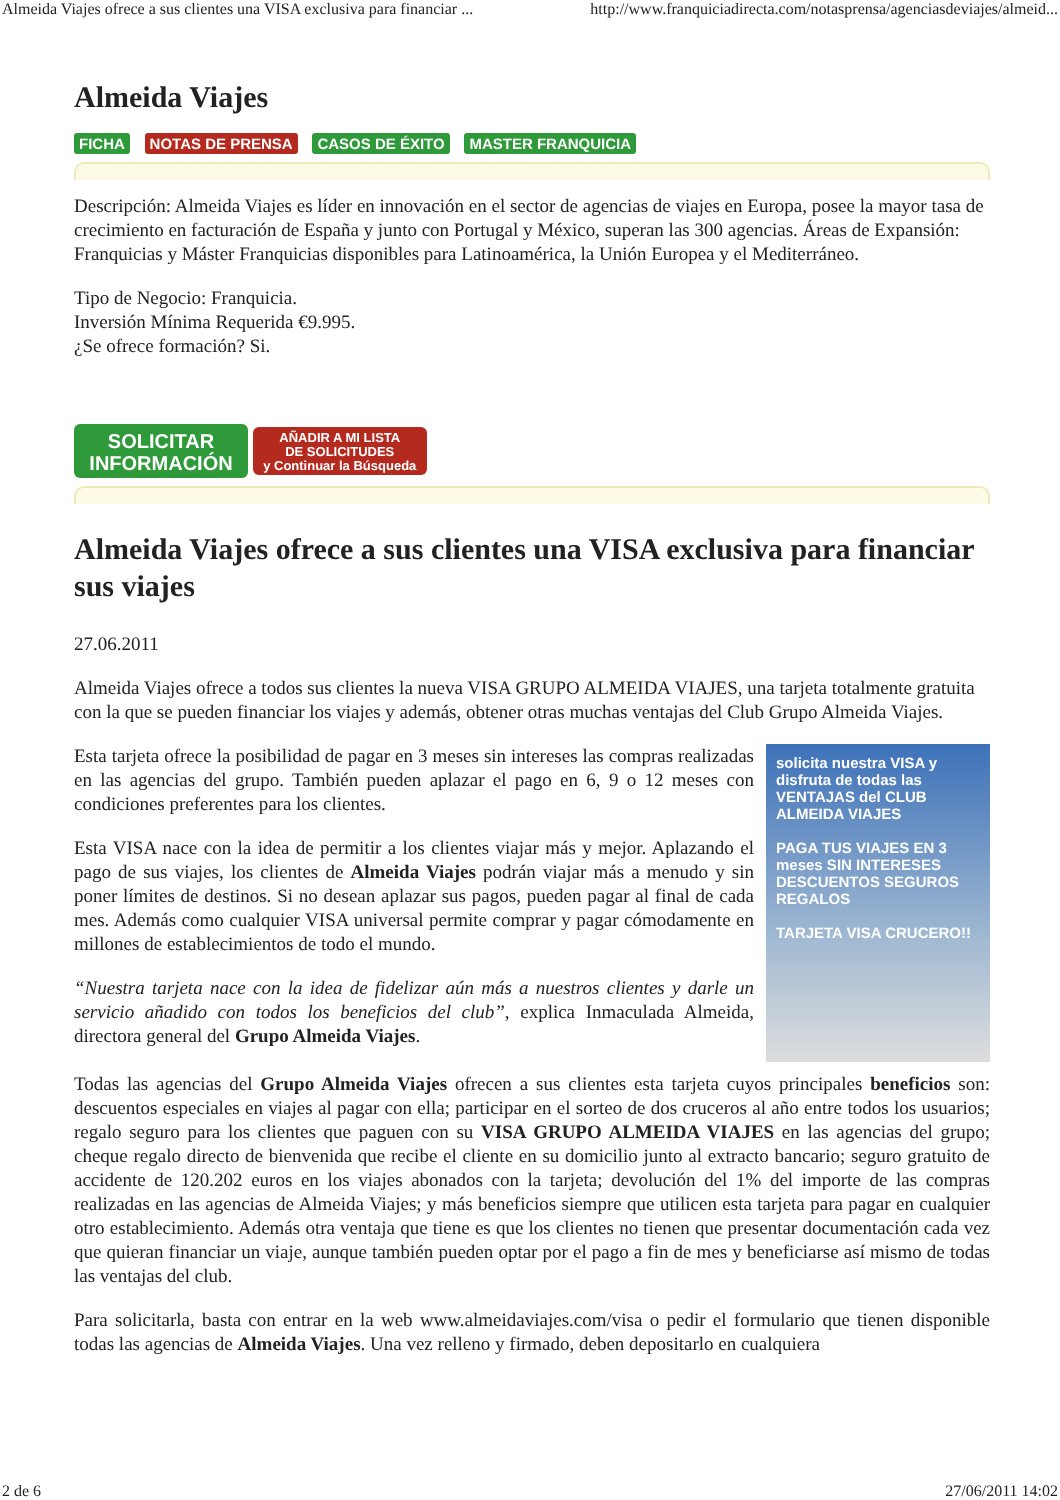Almeida Viajes ofrece a sus clientes una VISA exclusiva para financiar ... http://www.franquiciadirecta.com/notasprensa/agenciasdeviajes/almeid...
Almeida Viajes
FICHA NOTAS DE PRENSA CASOS DE ÉXITO MASTER FRANQUICIA
Descripción: Almeida Viajes es líder en innovación en el sector de agencias de viajes en Europa, posee la mayor tasa de crecimiento en facturación de España y junto con Portugal y México, superan las 300 agencias. Áreas de Expansión: Franquicias y Máster Franquicias disponibles para Latinoamérica, la Unión Europea y el Mediterráneo.
Tipo de Negocio: Franquicia.
Inversión Mínima Requerida €9.995.
¿Se ofrece formación? Si.
SOLICITAR
INFORMACIÓN AÑADIR A MI LISTA
DE SOLICITUDES
y Continuar la Búsqueda
Almeida Viajes ofrece a sus clientes una VISA exclusiva para financiar sus viajes
27.06.2011
Almeida Viajes ofrece a todos sus clientes la nueva VISA GRUPO ALMEIDA VIAJES, una tarjeta totalmente gratuita con la que se pueden financiar los viajes y además, obtener otras muchas ventajas del Club Grupo Almeida Viajes.
solicita nuestra VISA y disfruta de todas las VENTAJAS del CLUB ALMEIDA VIAJES
PAGA TUS VIAJES EN 3 meses SIN INTERESES
DESCUENTOS SEGUROS REGALOS
TARJETA VISA CRUCERO!!
Esta tarjeta ofrece la posibilidad de pagar en 3 meses sin intereses las compras realizadas en las agencias del grupo. También pueden aplazar el pago en 6, 9 o 12 meses con condiciones preferentes para los clientes.
Esta VISA nace con la idea de permitir a los clientes viajar más y mejor. Aplazando el pago de sus viajes, los clientes de Almeida Viajes podrán viajar más a menudo y sin poner límites de destinos. Si no desean aplazar sus pagos, pueden pagar al final de cada mes. Además como cualquier VISA universal permite comprar y pagar cómodamente en millones de establecimientos de todo el mundo.
“Nuestra tarjeta nace con la idea de fidelizar aún más a nuestros clientes y darle un servicio añadido con todos los beneficios del club”, explica Inmaculada Almeida, directora general del Grupo Almeida Viajes.
Todas las agencias del Grupo Almeida Viajes ofrecen a sus clientes esta tarjeta cuyos principales beneficios son: descuentos especiales en viajes al pagar con ella; participar en el sorteo de dos cruceros al año entre todos los usuarios; regalo seguro para los clientes que paguen con su VISA GRUPO ALMEIDA VIAJES en las agencias del grupo; cheque regalo directo de bienvenida que recibe el cliente en su domicilio junto al extracto bancario; seguro gratuito de accidente de 120.202 euros en los viajes abonados con la tarjeta; devolución del 1% del importe de las compras realizadas en las agencias de Almeida Viajes; y más beneficios siempre que utilicen esta tarjeta para pagar en cualquier otro establecimiento. Además otra ventaja que tiene es que los clientes no tienen que presentar documentación cada vez que quieran financiar un viaje, aunque también pueden optar por el pago a fin de mes y beneficiarse así mismo de todas las ventajas del club.
Para solicitarla, basta con entrar en la web www.almeidaviajes.com/visa o pedir el formulario que tienen disponible todas las agencias de Almeida Viajes. Una vez relleno y firmado, deben depositarlo en cualquiera
2 de 6 27/06/2011 14:02